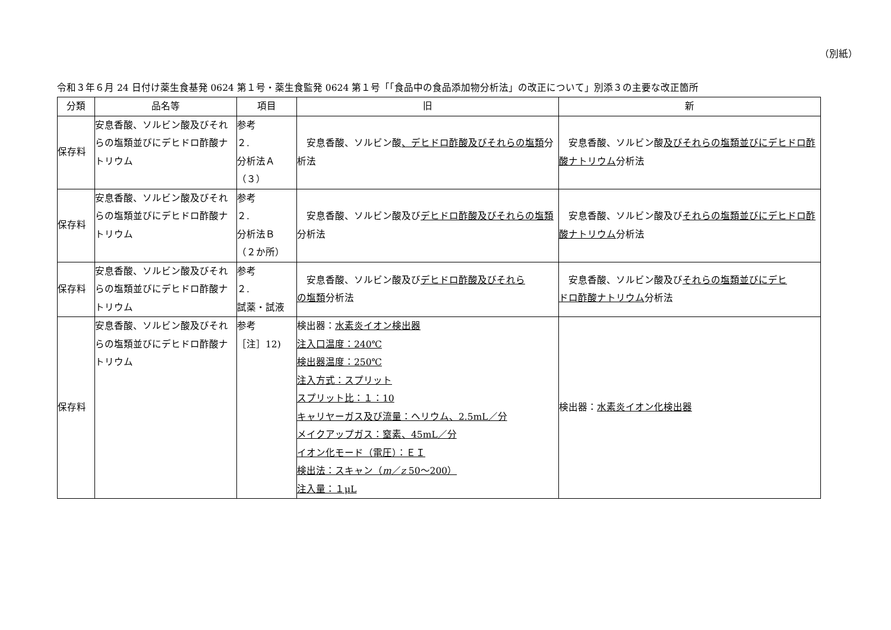（別紙）
令和３年６月 24 日付け薬生食基発 0624 第１号・薬生食監発 0624 第１号「「食品中の食品添加物分析法」の改正について」別添３の主要な改正箇所
| 分類 | 品名等 | 項目 | 旧 | 新 |
| --- | --- | --- | --- | --- |
| 保存料 | 安息香酸、ソルビン酸及びそれらの塩類並びにデヒドロ酢酸ナトリウム | 参考 ２. 分析法Ａ （３） | 安息香酸、ソルビン酸 、デヒドロ酢酸及びそれらの塩類 分析法 | 安息香酸、ソルビン酸 及びそれらの塩類並びにデヒドロ酢酸ナトリウム 分析法 |
| 保存料 | 安息香酸、ソルビン酸及びそれらの塩類並びにデヒドロ酢酸ナトリウム | 参考 ２. 分析法Ｂ （２か所） | 安息香酸、ソルビン酸及び デヒドロ酢酸及びそれらの塩類 分析法 | 安息香酸、ソルビン酸及び それらの塩類並びにデヒドロ酢酸ナトリウム 分析法 |
| 保存料 | 安息香酸、ソルビン酸及びそれらの塩類並びにデヒドロ酢酸ナトリウム | 参考 ２. 試薬・試液 | 安息香酸、ソルビン酸及び デヒドロ酢酸及びそれら の塩類 分析法 | 安息香酸、ソルビン酸及び それらの塩類並びにデヒ ドロ酢酸ナトリウム 分析法 |
| 保存料 | 安息香酸、ソルビン酸及びそれらの塩類並びにデヒドロ酢酸ナトリウム | 参考 ［注］12) | 検出器： 水素炎イオン検出器 注入口温度：240℃ 検出器温度：250℃ 注入方式：スプリット スプリット比：１：10 キャリヤーガス及び流量：ヘリウム、2.5mL／分 メイクアップガス：窒素、45mL／分 イオン化モード（電圧）：ＥＩ 検出法：スキャン（ m ／ z 50～200） 注入量：１μL | 検出器： 水素炎イオン化検出器 |